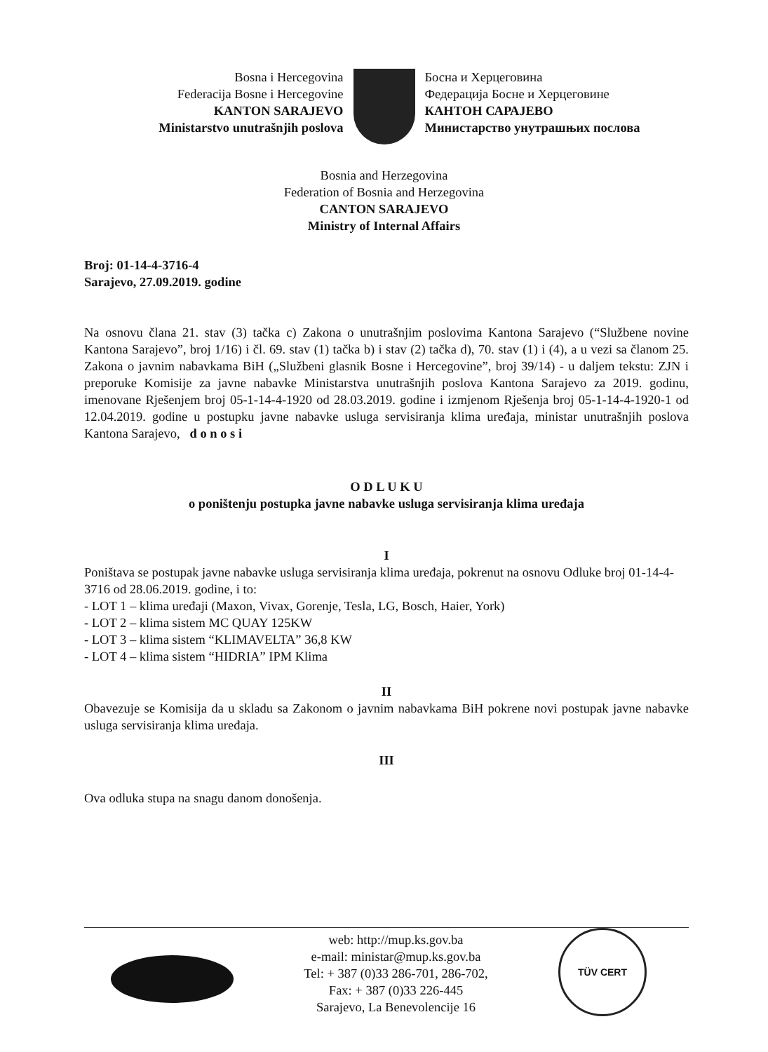Bosna i Hercegovina
Federacija Bosne i Hercegovine
KANTON SARAJEVO
Ministarstvo unutrašnjih poslova
Босна и Херцеговина
Федерација Босне и Херцеговине
КАНТОН САРАЈЕВО
Министарство унутрашњих послова
Bosnia and Herzegovina
Federation of Bosnia and Herzegovina
CANTON SARAJEVO
Ministry of Internal Affairs
Broj: 01-14-4-3716-4
Sarajevo, 27.09.2019. godine
Na osnovu člana 21. stav (3) tačka c) Zakona o unutrašnjim poslovima Kantona Sarajevo (“Službene novine Kantona Sarajevo”, broj 1/16) i čl. 69. stav (1) tačka b) i stav (2) tačka d), 70. stav (1) i (4), a u vezi sa članom 25. Zakona o javnim nabavkama BiH („Službeni glasnik Bosne i Hercegovine”, broj 39/14) - u daljem tekstu: ZJN i preporuke Komisije za javne nabavke Ministarstva unutrašnjih poslova Kantona Sarajevo za 2019. godinu, imenovane Rješenjem broj 05-1-14-4-1920 od 28.03.2019. godine i izmjenom Rješenja broj 05-1-14-4-1920-1 od 12.04.2019. godine u postupku javne nabavke usluga servisiranja klima uređaja, ministar unutrašnjih poslova Kantona Sarajevo, d o n o s i
O D L U K U
o poništenju postupka javne nabavke usluga servisiranja klima uređaja
I
Poništava se postupak javne nabavke usluga servisiranja klima uređaja, pokrenut na osnovu Odluke broj 01-14-4-3716 od 28.06.2019. godine, i to:
- LOT 1 – klima uređaji (Maxon, Vivax, Gorenje, Tesla, LG, Bosch, Haier, York)
- LOT 2 – klima sistem MC QUAY 125KW
- LOT 3 – klima sistem “KLIMAVELTA” 36,8 KW
- LOT 4 – klima sistem “HIDRIA” IPM Klima
II
Obavezuje se Komisija da u skladu sa Zakonom o javnim nabavkama BiH pokrene novi postupak javne nabavke usluga servisiranja klima uređaja.
III
Ova odluka stupa na snagu danom donošenja.
web: http://mup.ks.gov.ba
e-mail: ministar@mup.ks.gov.ba
Tel: + 387 (0)33 286-701, 286-702,
Fax: + 387 (0)33 226-445
Sarajevo, La Benevolencije 16
TÜV CERT